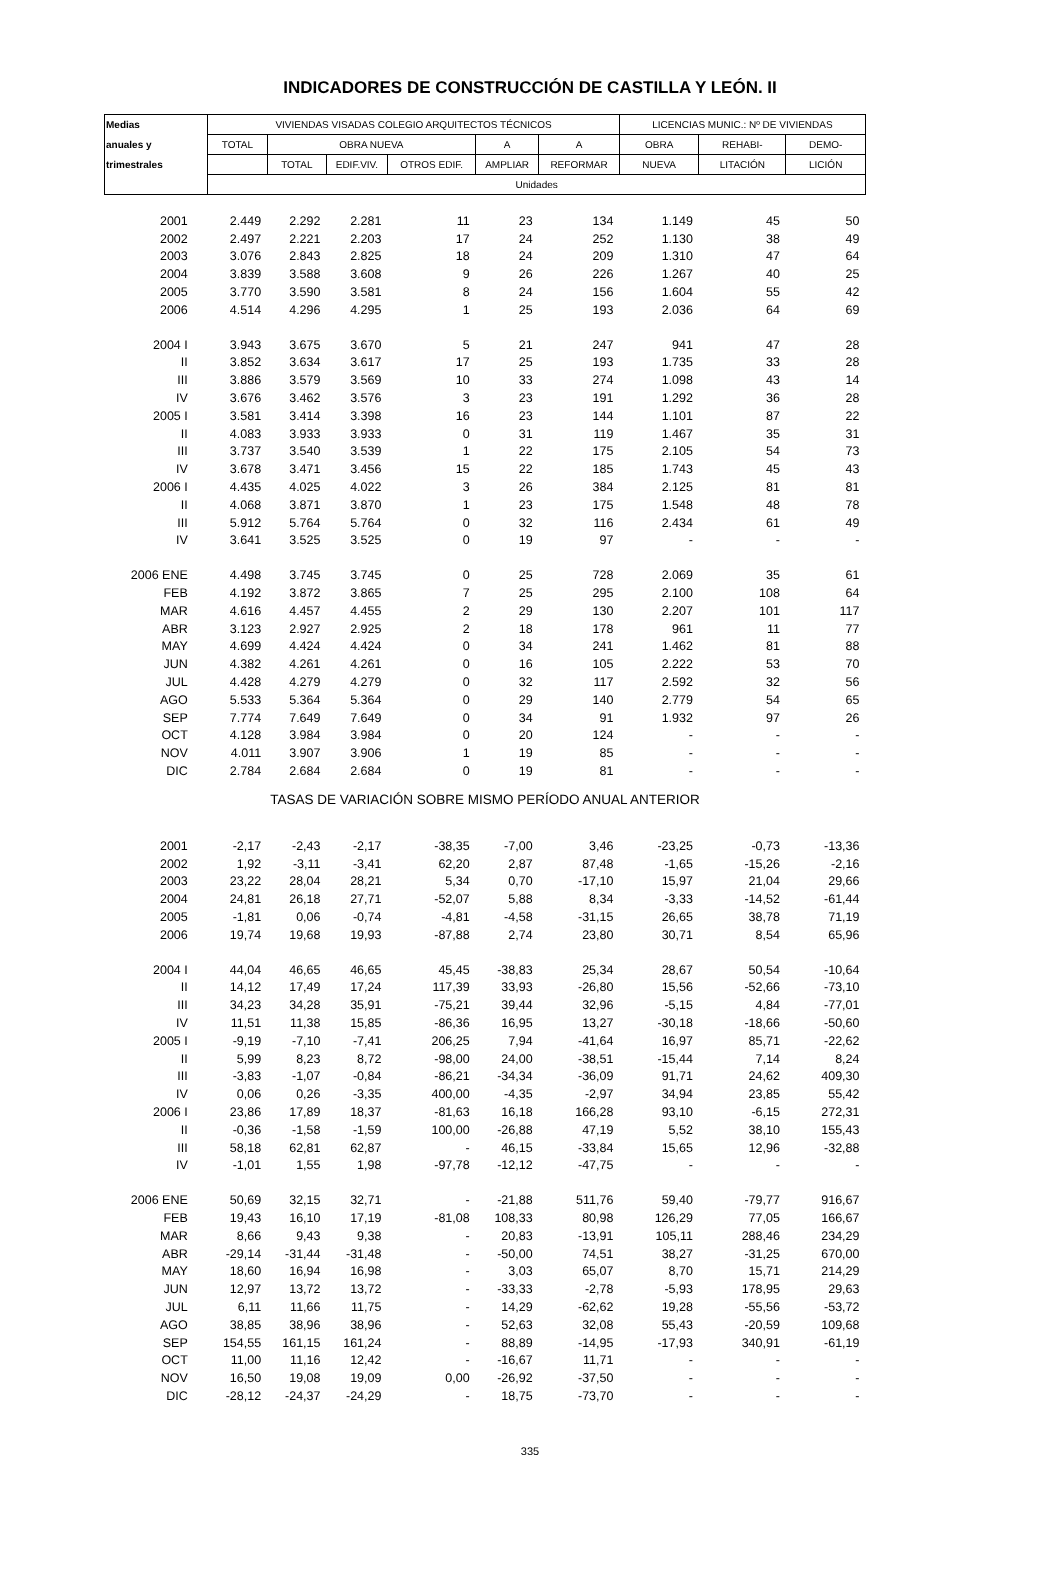INDICADORES DE CONSTRUCCIÓN DE CASTILLA Y LEÓN. II
| Medias | VIVIENDAS VISADAS COLEGIO ARQUITECTOS TÉCNICOS | | | | | | LICENCIAS MUNIC.: Nº DE VIVIENDAS | | |
| --- | --- | --- | --- | --- | --- | --- | --- | --- | --- |
| anuales y | TOTAL | OBRA NUEVA | | | A | A | OBRA | REHABI- | DEMO- |
| trimestrales | | TOTAL | EDIF.VIV. | OTROS EDIF. | AMPLIAR | REFORMAR | NUEVA | LITACIÓN | LICIÓN |
| | Unidades | | | | | | | | |
| 2001 | 2.449 | 2.292 | 2.281 | 11 | 23 | 134 | 1.149 | 45 | 50 |
| 2002 | 2.497 | 2.221 | 2.203 | 17 | 24 | 252 | 1.130 | 38 | 49 |
| 2003 | 3.076 | 2.843 | 2.825 | 18 | 24 | 209 | 1.310 | 47 | 64 |
| 2004 | 3.839 | 3.588 | 3.608 | 9 | 26 | 226 | 1.267 | 40 | 25 |
| 2005 | 3.770 | 3.590 | 3.581 | 8 | 24 | 156 | 1.604 | 55 | 42 |
| 2006 | 4.514 | 4.296 | 4.295 | 1 | 25 | 193 | 2.036 | 64 | 69 |
| 2004 I | 3.943 | 3.675 | 3.670 | 5 | 21 | 247 | 941 | 47 | 28 |
| II | 3.852 | 3.634 | 3.617 | 17 | 25 | 193 | 1.735 | 33 | 28 |
| III | 3.886 | 3.579 | 3.569 | 10 | 33 | 274 | 1.098 | 43 | 14 |
| IV | 3.676 | 3.462 | 3.576 | 3 | 23 | 191 | 1.292 | 36 | 28 |
| 2005 I | 3.581 | 3.414 | 3.398 | 16 | 23 | 144 | 1.101 | 87 | 22 |
| II | 4.083 | 3.933 | 3.933 | 0 | 31 | 119 | 1.467 | 35 | 31 |
| III | 3.737 | 3.540 | 3.539 | 1 | 22 | 175 | 2.105 | 54 | 73 |
| IV | 3.678 | 3.471 | 3.456 | 15 | 22 | 185 | 1.743 | 45 | 43 |
| 2006 I | 4.435 | 4.025 | 4.022 | 3 | 26 | 384 | 2.125 | 81 | 81 |
| II | 4.068 | 3.871 | 3.870 | 1 | 23 | 175 | 1.548 | 48 | 78 |
| III | 5.912 | 5.764 | 5.764 | 0 | 32 | 116 | 2.434 | 61 | 49 |
| IV | 3.641 | 3.525 | 3.525 | 0 | 19 | 97 | - | - | - |
| 2006 ENE | 4.498 | 3.745 | 3.745 | 0 | 25 | 728 | 2.069 | 35 | 61 |
| FEB | 4.192 | 3.872 | 3.865 | 7 | 25 | 295 | 2.100 | 108 | 64 |
| MAR | 4.616 | 4.457 | 4.455 | 2 | 29 | 130 | 2.207 | 101 | 117 |
| ABR | 3.123 | 2.927 | 2.925 | 2 | 18 | 178 | 961 | 11 | 77 |
| MAY | 4.699 | 4.424 | 4.424 | 0 | 34 | 241 | 1.462 | 81 | 88 |
| JUN | 4.382 | 4.261 | 4.261 | 0 | 16 | 105 | 2.222 | 53 | 70 |
| JUL | 4.428 | 4.279 | 4.279 | 0 | 32 | 117 | 2.592 | 32 | 56 |
| AGO | 5.533 | 5.364 | 5.364 | 0 | 29 | 140 | 2.779 | 54 | 65 |
| SEP | 7.774 | 7.649 | 7.649 | 0 | 34 | 91 | 1.932 | 97 | 26 |
| OCT | 4.128 | 3.984 | 3.984 | 0 | 20 | 124 | - | - | - |
| NOV | 4.011 | 3.907 | 3.906 | 1 | 19 | 85 | - | - | - |
| DIC | 2.784 | 2.684 | 2.684 | 0 | 19 | 81 | - | - | - |
| TASAS DE VARIACIÓN SOBRE MISMO PERÍODO ANUAL ANTERIOR | | | | | | | | | |
| 2001 | -2,17 | -2,43 | -2,17 | -38,35 | -7,00 | 3,46 | -23,25 | -0,73 | -13,36 |
| 2002 | 1,92 | -3,11 | -3,41 | 62,20 | 2,87 | 87,48 | -1,65 | -15,26 | -2,16 |
| 2003 | 23,22 | 28,04 | 28,21 | 5,34 | 0,70 | -17,10 | 15,97 | 21,04 | 29,66 |
| 2004 | 24,81 | 26,18 | 27,71 | -52,07 | 5,88 | 8,34 | -3,33 | -14,52 | -61,44 |
| 2005 | -1,81 | 0,06 | -0,74 | -4,81 | -4,58 | -31,15 | 26,65 | 38,78 | 71,19 |
| 2006 | 19,74 | 19,68 | 19,93 | -87,88 | 2,74 | 23,80 | 30,71 | 8,54 | 65,96 |
| 2004 I | 44,04 | 46,65 | 46,65 | 45,45 | -38,83 | 25,34 | 28,67 | 50,54 | -10,64 |
| II | 14,12 | 17,49 | 17,24 | 117,39 | 33,93 | -26,80 | 15,56 | -52,66 | -73,10 |
| III | 34,23 | 34,28 | 35,91 | -75,21 | 39,44 | 32,96 | -5,15 | 4,84 | -77,01 |
| IV | 11,51 | 11,38 | 15,85 | -86,36 | 16,95 | 13,27 | -30,18 | -18,66 | -50,60 |
| 2005 I | -9,19 | -7,10 | -7,41 | 206,25 | 7,94 | -41,64 | 16,97 | 85,71 | -22,62 |
| II | 5,99 | 8,23 | 8,72 | -98,00 | 24,00 | -38,51 | -15,44 | 7,14 | 8,24 |
| III | -3,83 | -1,07 | -0,84 | -86,21 | -34,34 | -36,09 | 91,71 | 24,62 | 409,30 |
| IV | 0,06 | 0,26 | -3,35 | 400,00 | -4,35 | -2,97 | 34,94 | 23,85 | 55,42 |
| 2006 I | 23,86 | 17,89 | 18,37 | -81,63 | 16,18 | 166,28 | 93,10 | -6,15 | 272,31 |
| II | -0,36 | -1,58 | -1,59 | 100,00 | -26,88 | 47,19 | 5,52 | 38,10 | 155,43 |
| III | 58,18 | 62,81 | 62,87 | - | 46,15 | -33,84 | 15,65 | 12,96 | -32,88 |
| IV | -1,01 | 1,55 | 1,98 | -97,78 | -12,12 | -47,75 | - | - | - |
| 2006 ENE | 50,69 | 32,15 | 32,71 | - | -21,88 | 511,76 | 59,40 | -79,77 | 916,67 |
| FEB | 19,43 | 16,10 | 17,19 | -81,08 | 108,33 | 80,98 | 126,29 | 77,05 | 166,67 |
| MAR | 8,66 | 9,43 | 9,38 | - | 20,83 | -13,91 | 105,11 | 288,46 | 234,29 |
| ABR | -29,14 | -31,44 | -31,48 | - | -50,00 | 74,51 | 38,27 | -31,25 | 670,00 |
| MAY | 18,60 | 16,94 | 16,98 | - | 3,03 | 65,07 | 8,70 | 15,71 | 214,29 |
| JUN | 12,97 | 13,72 | 13,72 | - | -33,33 | -2,78 | -5,93 | 178,95 | 29,63 |
| JUL | 6,11 | 11,66 | 11,75 | - | 14,29 | -62,62 | 19,28 | -55,56 | -53,72 |
| AGO | 38,85 | 38,96 | 38,96 | - | 52,63 | 32,08 | 55,43 | -20,59 | 109,68 |
| SEP | 154,55 | 161,15 | 161,24 | - | 88,89 | -14,95 | -17,93 | 340,91 | -61,19 |
| OCT | 11,00 | 11,16 | 12,42 | - | -16,67 | 11,71 | - | - | - |
| NOV | 16,50 | 19,08 | 19,09 | 0,00 | -26,92 | -37,50 | - | - | - |
| DIC | -28,12 | -24,37 | -24,29 | - | 18,75 | -73,70 | - | - | - |
335